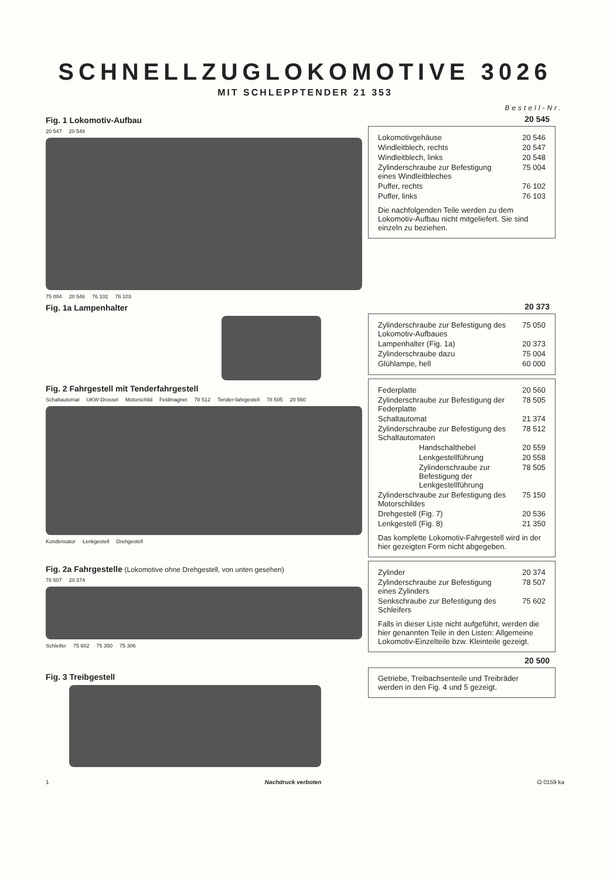SCHNELLZUGLOKOMOTIVE 3026
MIT SCHLEPPTENDER 21 353
Bestell-Nr.
Fig. 1 Lokomotiv-Aufbau
20 547 20 548
75 004 20 546 76 102 76 103
20 545
| Lokomotivgehäuse | 20 546 |
| Windleitblech, rechts | 20 547 |
| Windleitblech, links | 20 548 |
| Zylinderschraube zur Befestigung eines Windleitbleches | 75 004 |
| Puffer, rechts | 76 102 |
| Puffer, links | 76 103 |
Die nachfolgenden Teile werden zu dem Lokomotiv-Aufbau nicht mitgeliefert. Sie sind einzeln zu beziehen.
Fig. 1a Lampenhalter
Fig. 2 Fahrgestell mit Tenderfahrgestell
Schaltautomat UKW-Drossel Motorschild Feldmagnet 78 512 Tender-fahrgestell 78 505 20 560
Kondensator Lenkgestell Drehgestell
20 373
| Zylinderschraube zur Befestigung des Lokomotiv-Aufbaues | 75 050 |
| Lampenhalter (Fig. 1a) | 20 373 |
| Zylinderschraube dazu | 75 004 |
| Glühlampe, hell | 60 000 |
| Federplatte | 20 560 |
| Zylinderschraube zur Befestigung der Federplatte | 78 505 |
| Schaltautomat | 21 374 |
| Zylinderschraube zur Befestigung des Schaltautomaten | 78 512 |
| Handschalthebel | 20 559 |
| Lenkgestellführung | 20 558 |
| Zylinderschraube zur Befestigung der Lenkgestellführung | 78 505 |
| Zylinderschraube zur Befestigung des Motorschildes | 75 150 |
| Drehgestell (Fig. 7) | 20 536 |
| Lenkgestell (Fig. 8) | 21 350 |
Das komplette Lokomotiv-Fahrgestell wird in der hier gezeigten Form nicht abgegeben.
Fig. 2a Fahrgestelle (Lokomotive ohne Drehgestell, von unten gesehen)
78 507 20 374
Schleifer 75 602 75 350 75 306
Fig. 3 Treibgestell
| Zylinder | 20 374 |
| Zylinderschraube zur Befestigung eines Zylinders | 78 507 |
| Senkschraube zur Befestigung des Schleifers | 75 602 |
Falls in dieser Liste nicht aufgeführt, werden die hier genannten Teile in den Listen: Allgemeine Lokomotiv-Einzelteile bzw. Kleinteile gezeigt.
20 500
Getriebe, Treibachsenteile und Treibräder werden in den Fig. 4 und 5 gezeigt.
1 Nachdruck verboten O 0159 ka